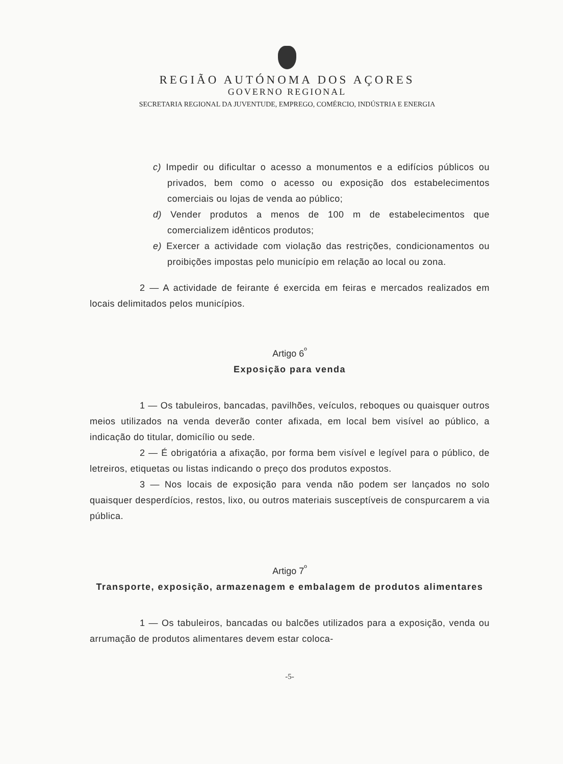REGIÃO AUTÓNOMA DOS AÇORES
GOVERNO REGIONAL
SECRETARIA REGIONAL DA JUVENTUDE, EMPREGO, COMÉRCIO, INDÚSTRIA E ENERGIA
c) Impedir ou dificultar o acesso a monumentos e a edifícios públicos ou privados, bem como o acesso ou exposição dos estabelecimentos comerciais ou lojas de venda ao público;
d) Vender produtos a menos de 100 m de estabelecimentos que comercializem idênticos produtos;
e) Exercer a actividade com violação das restrições, condicionamentos ou proibições impostas pelo município em relação ao local ou zona.
2 — A actividade de feirante é exercida em feiras e mercados realizados em locais delimitados pelos municípios.
Artigo 6<sup>º</sup>
Exposição para venda
1 — Os tabuleiros, bancadas, pavilhões, veículos, reboques ou quaisquer outros meios utilizados na venda deverão conter afixada, em local bem visível ao público, a indicação do titular, domicílio ou sede.
2 — É obrigatória a afixação, por forma bem visível e legível para o público, de letreiros, etiquetas ou listas indicando o preço dos produtos expostos.
3 — Nos locais de exposição para venda não podem ser lançados no solo quaisquer desperdícios, restos, lixo, ou outros materiais susceptíveis de conspurcarem a via pública.
Artigo 7<sup>º</sup>
Transporte, exposição, armazenagem e embalagem de produtos alimentares
1 — Os tabuleiros, bancadas ou balcões utilizados para a exposição, venda ou arrumação de produtos alimentares devem estar coloca-
-5-